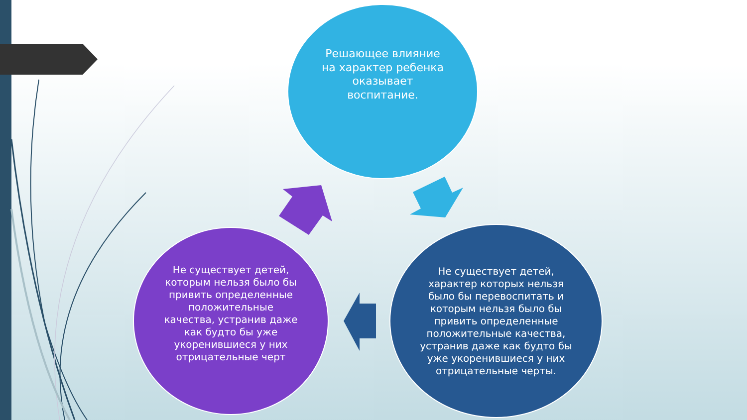Решающее влияние на характер ребенка оказывает воспитание.
Не существует детей, которым нельзя было бы привить определенные положительные качества, устранив даже как будто бы уже укоренившиеся у них отрицательные черт
Не существует детей, характер которых нельзя было бы перевоспитать и которым нельзя было бы привить определенные положительные качества, устранив даже как будто бы уже укоренившиеся у них отрицательные черты.